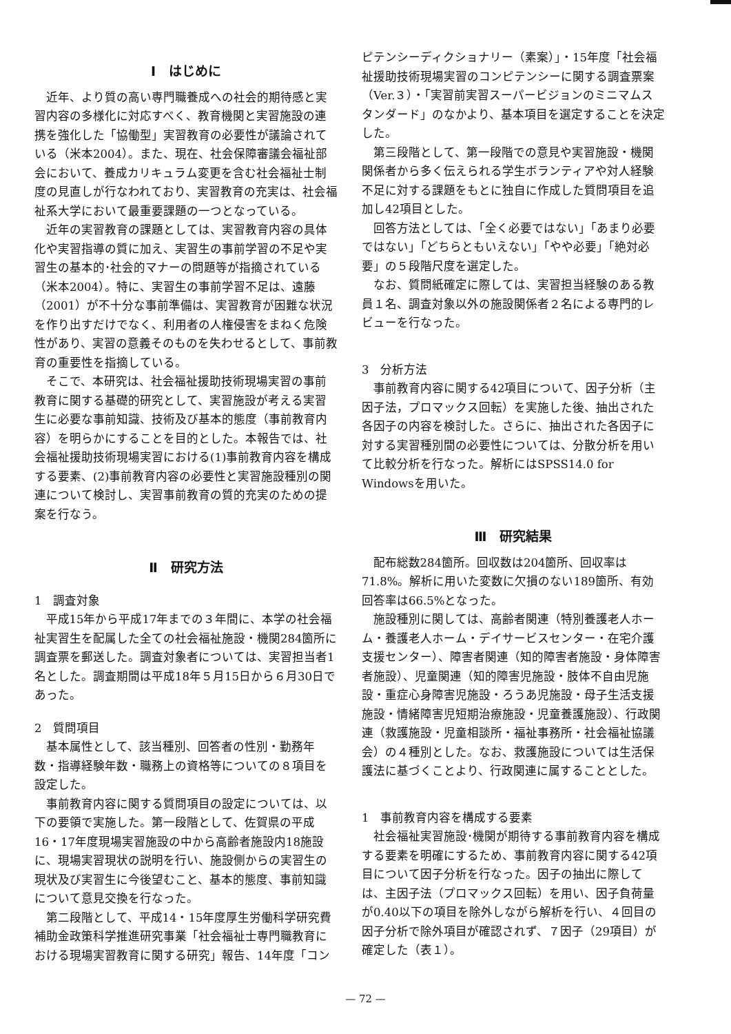Ⅰ　はじめに
近年、より質の高い専門職養成への社会的期待感と実習内容の多様化に対応すべく、教育機関と実習施設の連携を強化した「協働型」実習教育の必要性が議論されている（米本2004）。また、現在、社会保障審議会福祉部会において、養成カリキュラム変更を含む社会福祉士制度の見直しが行なわれており、実習教育の充実は、社会福祉系大学において最重要課題の一つとなっている。
近年の実習教育の課題としては、実習教育内容の具体化や実習指導の質に加え、実習生の事前学習の不足や実習生の基本的･社会的マナーの問題等が指摘されている（米本2004）。特に、実習生の事前学習不足は、遠藤（2001）が不十分な事前準備は、実習教育が困難な状況を作り出すだけでなく、利用者の人権侵害をまねく危険性があり、実習の意義そのものを失わせるとして、事前教育の重要性を指摘している。
そこで、本研究は、社会福祉援助技術現場実習の事前教育に関する基礎的研究として、実習施設が考える実習生に必要な事前知識、技術及び基本的態度（事前教育内容）を明らかにすることを目的とした。本報告では、社会福祉援助技術現場実習における(1)事前教育内容を構成する要素、(2)事前教育内容の必要性と実習施設種別の関連について検討し、実習事前教育の質的充実のための提案を行なう。
Ⅱ　研究方法
1　調査対象
平成15年から平成17年までの３年間に、本学の社会福祉実習生を配属した全ての社会福祉施設・機関284箇所に調査票を郵送した。調査対象者については、実習担当者1名とした。調査期間は平成18年５月15日から６月30日であった。
2　質問項目
基本属性として、該当種別、回答者の性別・勤務年数・指導経験年数・職務上の資格等についての８項目を設定した。
事前教育内容に関する質問項目の設定については、以下の要領で実施した。第一段階として、佐賀県の平成16・17年度現場実習施設の中から高齢者施設内18施設に、現場実習現状の説明を行い、施設側からの実習生の現状及び実習生に今後望むこと、基本的態度、事前知識について意見交換を行なった。
第二段階として、平成14・15年度厚生労働科学研究費補助金政策科学推進研究事業「社会福祉士専門職教育における現場実習教育に関する研究」報告、14年度「コン
ピテンシーディクショナリー（素案）」・15年度「社会福祉援助技術現場実習のコンピテンシーに関する調査票案（Ver.３）・「実習前実習スーパービジョンのミニマムスタンダード」のなかより、基本項目を選定することを決定した。
第三段階として、第一段階での意見や実習施設・機関関係者から多く伝えられる学生ボランティアや対人経験不足に対する課題をもとに独自に作成した質問項目を追加し42項目とした。
回答方法としては、「全く必要ではない」「あまり必要ではない」「どちらともいえない」「やや必要」「絶対必要」の５段階尺度を選定した。
なお、質問紙確定に際しては、実習担当経験のある教員１名、調査対象以外の施設関係者２名による専門的レビューを行なった。
3　分析方法
事前教育内容に関する42項目について、因子分析（主因子法，プロマックス回転）を実施した後、抽出された各因子の内容を検討した。さらに、抽出された各因子に対する実習種別間の必要性については、分散分析を用いて比較分析を行なった。解析にはSPSS14.0 for Windowsを用いた。
Ⅲ　研究結果
配布総数284箇所。回収数は204箇所、回収率は71.8%。解析に用いた変数に欠損のない189箇所、有効回答率は66.5%となった。
施設種別に関しては、高齢者関連（特別養護老人ホーム・養護老人ホーム・デイサービスセンター・在宅介護支援センター）、障害者関連（知的障害者施設・身体障害者施設）、児童関連（知的障害児施設・肢体不自由児施設・重症心身障害児施設・ろうあ児施設・母子生活支援施設・情緒障害児短期治療施設・児童養護施設）、行政関連（救護施設・児童相談所・福祉事務所・社会福祉協議会）の４種別とした。なお、救護施設については生活保護法に基づくことより、行政関連に属することとした。
1　事前教育内容を構成する要素
社会福祉実習施設･機関が期待する事前教育内容を構成する要素を明確にするため、事前教育内容に関する42項目について因子分析を行なった。因子の抽出に際しては、主因子法（プロマックス回転）を用い、因子負荷量が0.40以下の項目を除外しながら解析を行い、４回目の因子分析で除外項目が確認されず、７因子（29項目）が確定した（表１）。
— 72 —